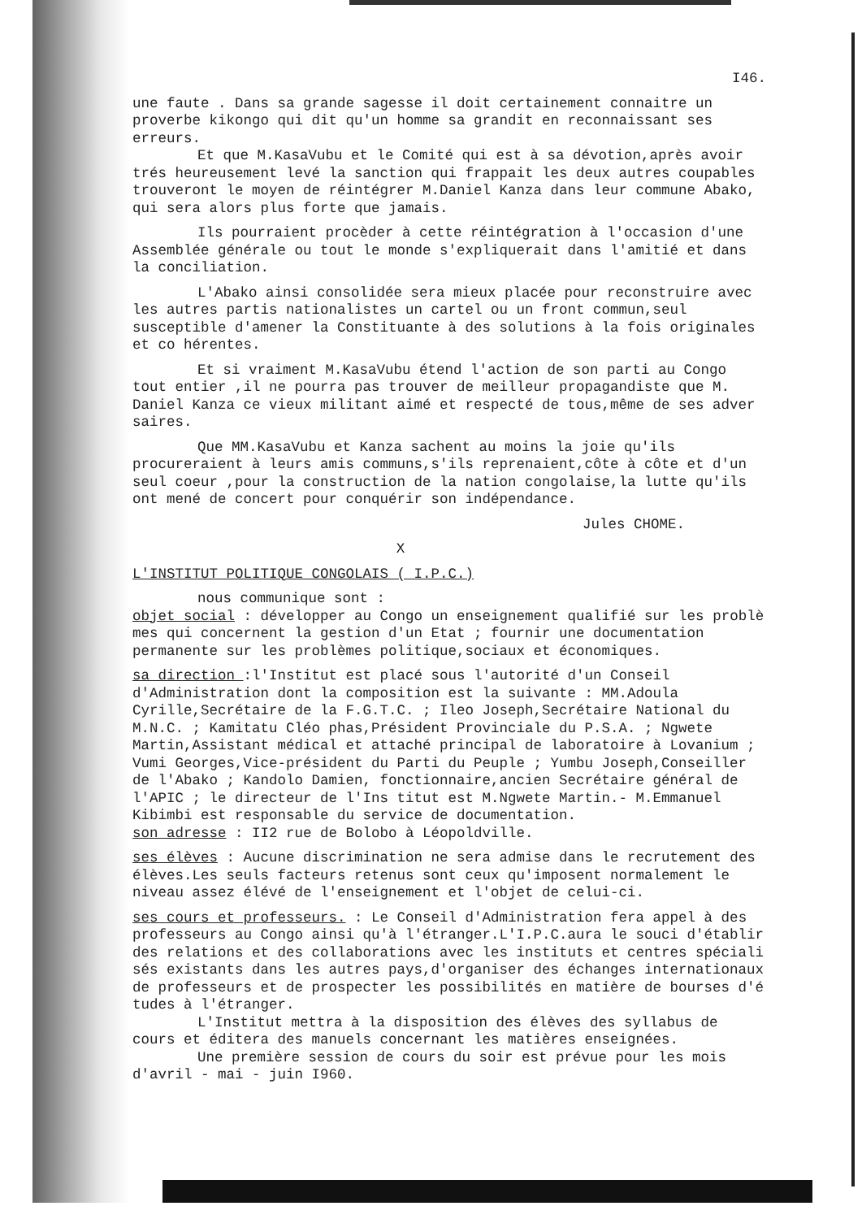I46.
une faute . Dans sa grande sagesse il doit certainement connaitre un proverbe kikongo qui dit qu'un homme sa grandit en reconnaissant ses erreurs.
Et que M.KasaVubu et le Comité qui est à sa dévotion,après avoir trés heureusement levé la sanction qui frappait les deux autres coupables trouveront le moyen de réintégrer M.Daniel Kanza dans leur commune Abako, qui sera alors plus forte que jamais.
Ils pourraient procèder à cette réintégration à l'occasion d'une Assemblée générale ou tout le monde s'expliquerait dans l'amitié et dans la conciliation.
L'Abako ainsi consolidée sera mieux placée pour reconstruire avec les autres partis nationalistes un cartel ou un front commun,seul susceptible d'amener la Constituante à des solutions à la fois originales et co hérentes.
Et si vraiment M.KasaVubu étend l'action de son parti au Congo tout entier ,il ne pourra pas trouver de meilleur propagandiste que M. Daniel Kanza ce vieux militant aimé et respecté de tous,même de ses adver saires.
Que MM.KasaVubu et Kanza sachent au moins la joie qu'ils procureraient à leurs amis communs,s'ils reprenaient,côte à côte et d'un seul coeur ,pour la construction de la nation congolaise,la lutte qu'ils ont mené de concert pour conquérir son indépendance.
Jules CHOME.
X
L'INSTITUT POLITIQUE CONGOLAIS ( I.P.C.)
nous communique sont :
objet social : développer au Congo un enseignement qualifié sur les problè mes qui concernent la gestion d'un Etat ; fournir une documentation permanente sur les problèmes politique,sociaux et économiques.
sa direction :l'Institut est placé sous l'autorité d'un Conseil d'Administration dont la composition est la suivante : MM.Adoula Cyrille,Secrétaire de la F.G.T.C. ; Ileo Joseph,Secrétaire National du M.N.C. ; Kamitatu Cléo phas,Président Provinciale du P.S.A. ; Ngwete Martin,Assistant médical et attaché principal de laboratoire à Lovanium ; Vumi Georges,Vice-président du Parti du Peuple ; Yumbu Joseph,Conseiller de l'Abako ; Kandolo Damien, fonctionnaire,ancien Secrétaire général de l'APIC ; le directeur de l'Ins titut est M.Ngwete Martin.- M.Emmanuel Kibimbi est responsable du service de documentation.
son adresse : II2 rue de Bolobo à Léopoldville.
ses élèves : Aucune discrimination ne sera admise dans le recrutement des élèves.Les seuls facteurs retenus sont ceux qu'imposent normalement le niveau assez élévé de l'enseignement et l'objet de celui-ci.
ses cours et professeurs. : Le Conseil d'Administration fera appel à des professeurs au Congo ainsi qu'à l'étranger.L'I.P.C.aura le souci d'établir des relations et des collaborations avec les instituts et centres spéciali sés existants dans les autres pays,d'organiser des échanges internationaux de professeurs et de prospecter les possibilités en matière de bourses d'é tudes à l'étranger.
L'Institut mettra à la disposition des élèves des syllabus de cours et éditera des manuels concernant les matières enseignées.
Une première session de cours du soir est prévue pour les mois d'avril - mai - juin I960.